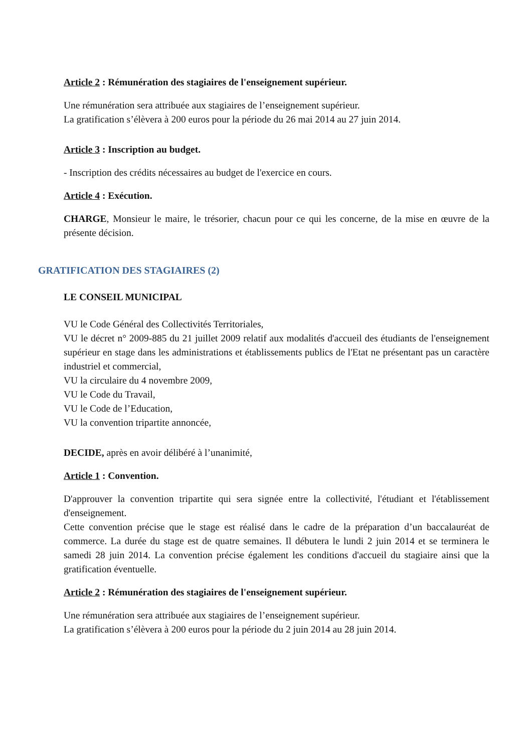Article 2 : Rémunération des stagiaires de l'enseignement supérieur.
Une rémunération sera attribuée aux stagiaires de l’enseignement supérieur.
La gratification s’élèvera à 200 euros pour la période du 26 mai 2014 au 27 juin 2014.
Article 3 : Inscription au budget.
- Inscription des crédits nécessaires au budget de l'exercice en cours.
Article 4 : Exécution.
CHARGE, Monsieur le maire, le trésorier, chacun pour ce qui les concerne, de la mise en œuvre de la présente décision.
GRATIFICATION DES STAGIAIRES (2)
LE CONSEIL MUNICIPAL
VU le Code Général des Collectivités Territoriales,
VU le décret n° 2009-885 du 21 juillet 2009 relatif aux modalités d'accueil des étudiants de l'enseignement supérieur en stage dans les administrations et établissements publics de l'Etat ne présentant pas un caractère industriel et commercial,
VU la circulaire du 4 novembre 2009,
VU le Code du Travail,
VU le Code de l’Education,
VU la convention tripartite annoncée,
DECIDE, après en avoir délibéré à l’unanimité,
Article 1 : Convention.
D'approuver la convention tripartite qui sera signée entre la collectivité, l'étudiant et l'établissement d'enseignement.
Cette convention précise que le stage est réalisé dans le cadre de la préparation d’un baccalauréat de commerce. La durée du stage est de quatre semaines. Il débutera le lundi 2 juin 2014 et se terminera le samedi 28 juin 2014. La convention précise également les conditions d'accueil du stagiaire ainsi que la gratification éventuelle.
Article 2 : Rémunération des stagiaires de l'enseignement supérieur.
Une rémunération sera attribuée aux stagiaires de l’enseignement supérieur.
La gratification s’élèvera à 200 euros pour la période du 2 juin 2014 au 28 juin 2014.